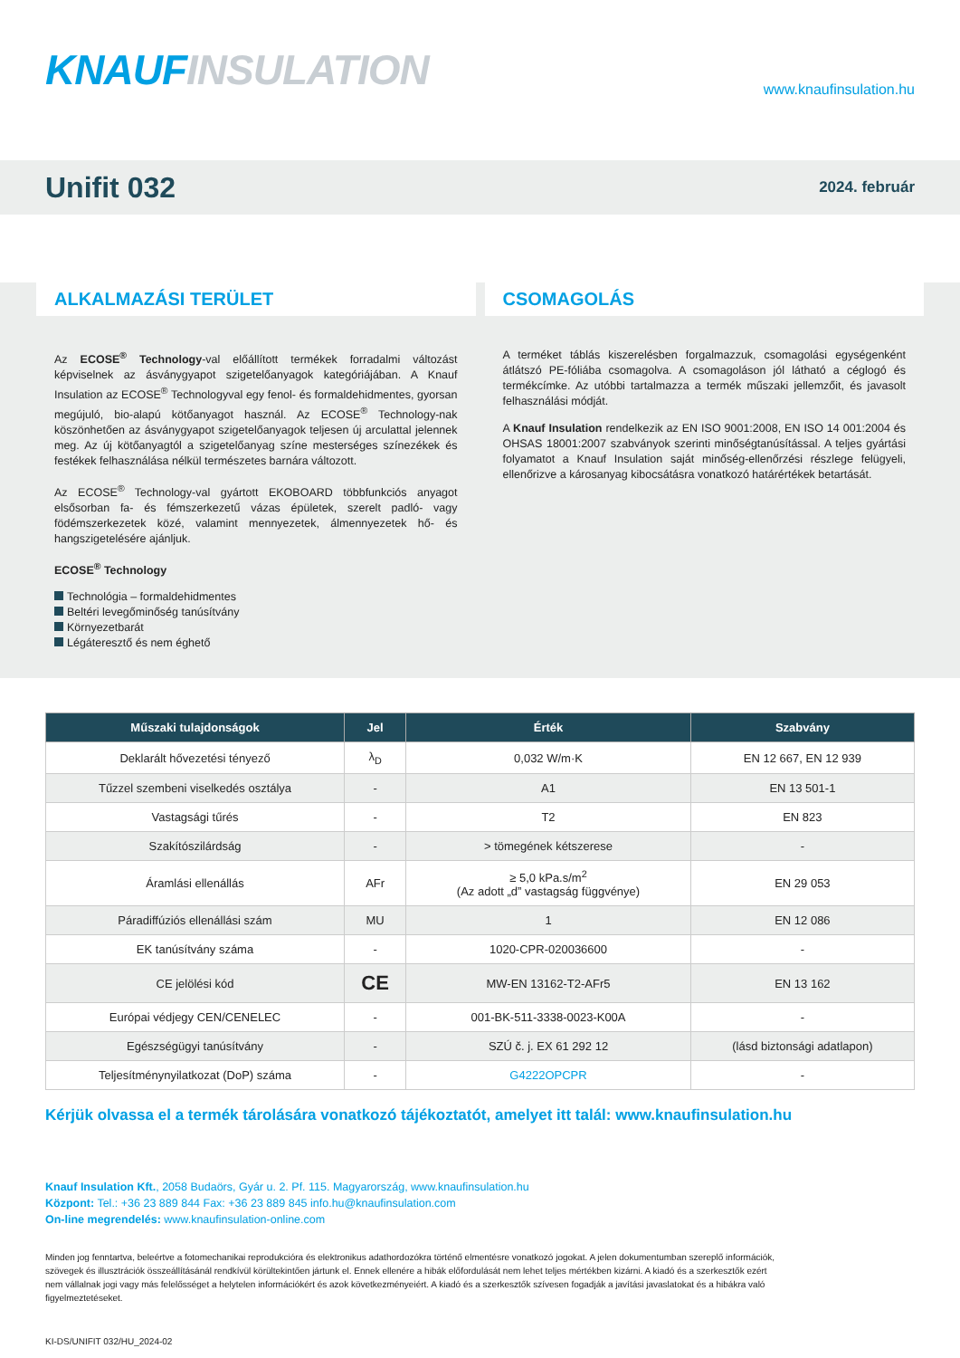KNAUF INSULATION www.knaufinsulation.hu
Unifit 032
2024. február
ALKALMAZÁSI TERÜLET
Az ECOSE<sup>®</sup> Technology-val előállított termékek forradalmi változást képviselnek az ásványgyapot szigetelőanyagok kategóriájában. A Knauf Insulation az ECOSE<sup>®</sup> Technologyval egy fenol- és formaldehidmentes, gyorsan megújuló, bio-alapú kötőanyagot használ. Az ECOSE<sup>®</sup> Technology-nak köszönhetően az ásványgyapot szigetelőanyagok teljesen új arculattal jelennek meg. Az új kötőanyagtól a szigetelőanyag színe mesterséges színezékek és festékek felhasználása nélkül természetes barnára változott.
Az ECOSE<sup>®</sup> Technology-val gyártott EKOBOARD többfunkciós anyagot elsősorban fa- és fémszerkezetű vázas épületek, szerelt padló- vagy födémszerkezetek közé, valamint mennyezetek, álmennyezetek hő- és hangszigetelésére ajánljuk.
ECOSE<sup>®</sup> Technology
Technológia – formaldehidmentes
Beltéri levegőminőség tanúsítvány
Környezetbarát
Légáteresztő és nem éghető
CSOMAGOLÁS
A terméket táblás kiszerelésben forgalmazzuk, csomagolási egységenként átlátszó PE-fóliába csomagolva. A csomagoláson jól látható a céglogó és termékcímke. Az utóbbi tartalmazza a termék műszaki jellemzőit, és javasolt felhasználási módját.
A Knauf Insulation rendelkezik az EN ISO 9001:2008, EN ISO 14 001:2004 és OHSAS 18001:2007 szabványok szerinti minőségtanúsítással. A teljes gyártási folyamatot a Knauf Insulation saját minőség-ellenőrzési részlege felügyeli, ellenőrizve a károsanyag kibocsátásra vonatkozó határértékek betartását.
| Műszaki tulajdonságok | Jel | Érték | Szabvány |
| --- | --- | --- | --- |
| Deklarált hővezetési tényező | λ<sub>D</sub> | 0,032 W/m·K | EN 12 667, EN 12 939 |
| Tűzzel szembeni viselkedés osztálya | - | A1 | EN 13 501-1 |
| Vastagsági tűrés | - | T2 | EN 823 |
| Szakítószilárdság | - | > tömegének kétszerese | - |
| Áramlási ellenállás | AFr | ≥ 5,0 kPa.s/m<sup>2</sup> (Az adott „d” vastagság függvénye) | EN 29 053 |
| Páradiffúziós ellenállási szám | MU | 1 | EN 12 086 |
| EK tanúsítvány száma | - | 1020-CPR-020036600 | - |
| CE jelölési kód | CE | MW-EN 13162-T2-AFr5 | EN 13 162 |
| Európai védjegy CEN/CENELEC | - | 001-BK-511-3338-0023-K00A | - |
| Egészségügyi tanúsítvány | - | SZÚ č. j. EX 61 292 12 | (lásd biztonsági adatlapon) |
| Teljesítménynyilatkozat (DoP) száma | - | G4222OPCPR | - |
Kérjük olvassa el a termék tárolására vonatkozó tájékoztatót, amelyet itt talál: www.knaufinsulation.hu
Knauf Insulation Kft., 2058 Budaörs, Gyár u. 2. Pf. 115. Magyarország, www.knaufinsulation.hu
Központ: Tel.: +36 23 889 844 Fax: +36 23 889 845 info.hu@knaufinsulation.com
On-line megrendelés: www.knaufinsulation-online.com
Minden jog fenntartva, beleértve a fotomechanikai reprodukcióra és elektronikus adathordozókra történő elmentésre vonatkozó jogokat. A jelen dokumentumban szereplő információk, szövegek és illusztrációk összeállításánál rendkívül körültekintően jártunk el. Ennek ellenére a hibák előfordulását nem lehet teljes mértékben kizárni. A kiadó és a szerkesztők ezért nem vállalnak jogi vagy más felelősséget a helytelen információkért és azok következményeiért. A kiadó és a szerkesztők szívesen fogadják a javítási javaslatokat és a hibákra való figyelmeztetéseket.
KI-DS/UNIFIT 032/HU_2024-02